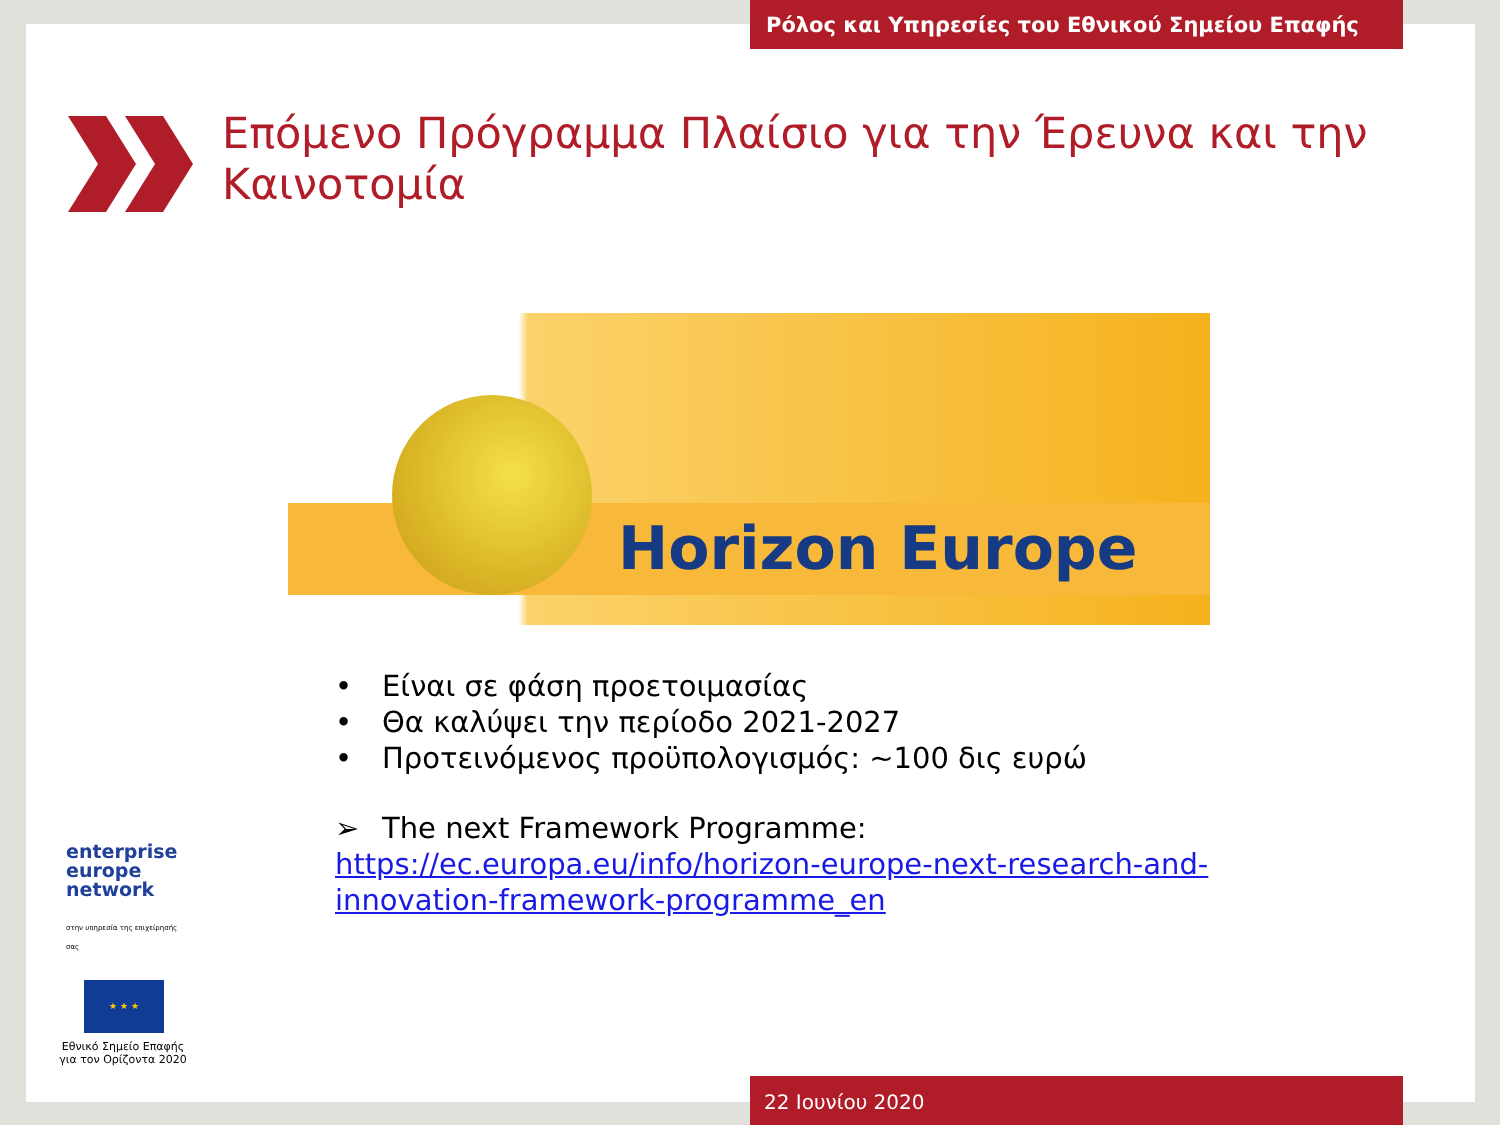Ρόλος και Υπηρεσίες του Εθνικού Σημείου Επαφής
Επόμενο Πρόγραμμα Πλαίσιο για την Έρευνα και την Καινοτομία
Horizon Europe
• Είναι σε φάση προετοιμασίας
• Θα καλύψει την περίοδο 2021-2027
• Προτεινόμενος προϋπολογισμός: ~100 δις ευρώ
➢ The next Framework Programme: https://ec.europa.eu/info/horizon-europe-next-research-and-innovation-framework-programme_en
enterprise
europe
network
στην υπηρεσία της επιχείρησής σας
★ ★ ★
Εθνικό Σημείο Επαφής για τον Ορίζοντα 2020
22 Ιουνίου 2020